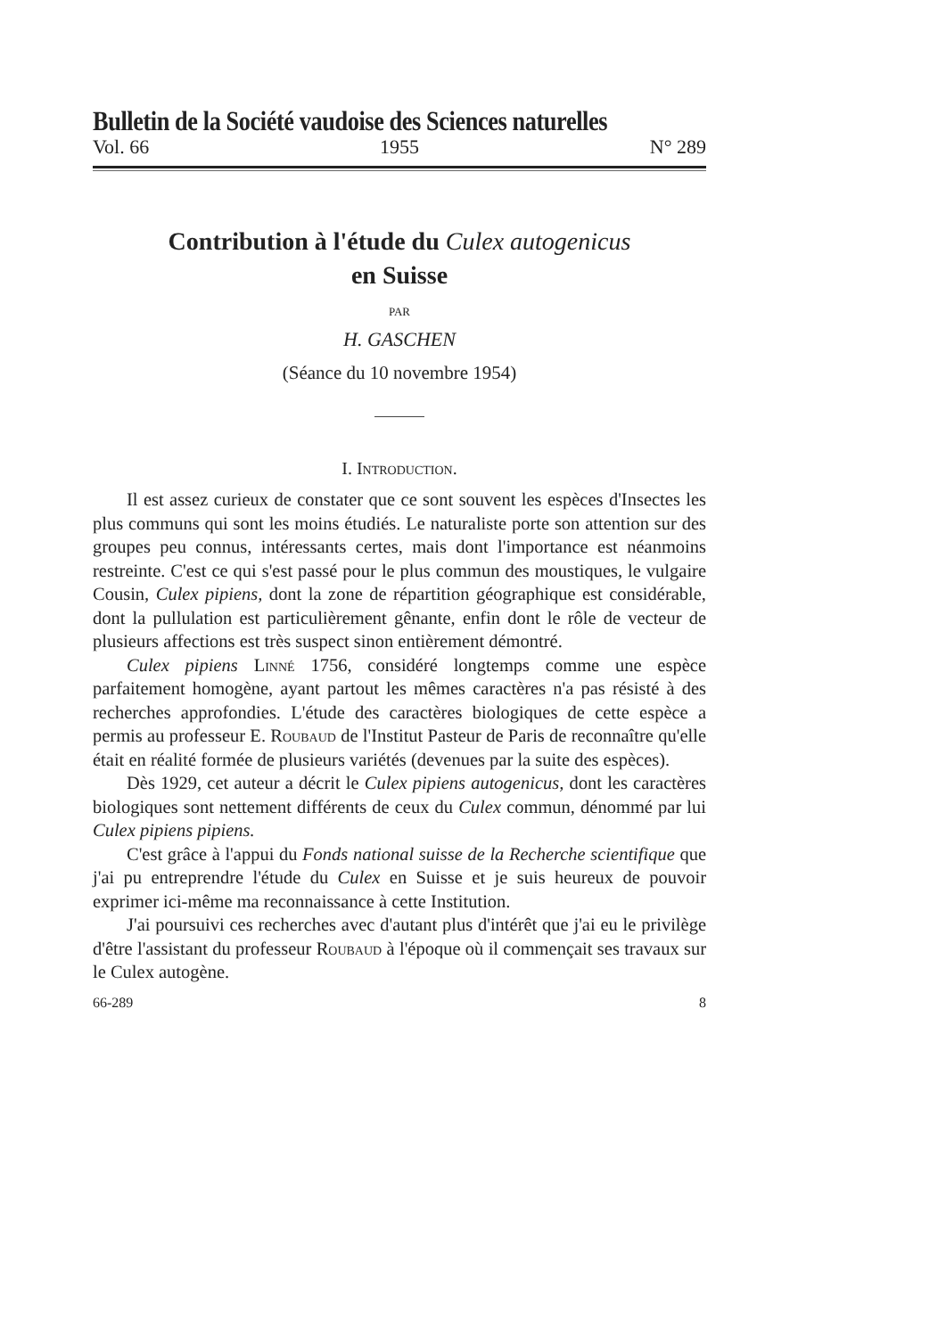Bulletin de la Société vaudoise des Sciences naturelles
Vol. 66 1955 N° 289
Contribution à l'étude du Culex autogenicus
en Suisse
PAR
H. GASCHEN
(Séance du 10 novembre 1954)
I. Introduction.
Il est assez curieux de constater que ce sont souvent les espèces d'Insectes les plus communs qui sont les moins étudiés. Le naturaliste porte son attention sur des groupes peu connus, intéressants certes, mais dont l'importance est néanmoins restreinte. C'est ce qui s'est passé pour le plus commun des moustiques, le vulgaire Cousin, Culex pipiens, dont la zone de répartition géographique est considérable, dont la pullulation est particulièrement gênante, enfin dont le rôle de vecteur de plusieurs affections est très suspect sinon entièrement démontré.
Culex pipiens Linné 1756, considéré longtemps comme une espèce parfaitement homogène, ayant partout les mêmes caractères n'a pas résisté à des recherches approfondies. L'étude des caractères biologiques de cette espèce a permis au professeur E. Roubaud de l'Institut Pasteur de Paris de reconnaître qu'elle était en réalité formée de plusieurs variétés (devenues par la suite des espèces).
Dès 1929, cet auteur a décrit le Culex pipiens autogenicus, dont les caractères biologiques sont nettement différents de ceux du Culex commun, dénommé par lui Culex pipiens pipiens.
C'est grâce à l'appui du Fonds national suisse de la Recherche scientifique que j'ai pu entreprendre l'étude du Culex en Suisse et je suis heureux de pouvoir exprimer ici-même ma reconnaissance à cette Institution.
J'ai poursuivi ces recherches avec d'autant plus d'intérêt que j'ai eu le privilège d'être l'assistant du professeur Roubaud à l'époque où il commençait ses travaux sur le Culex autogène.
66-289 8